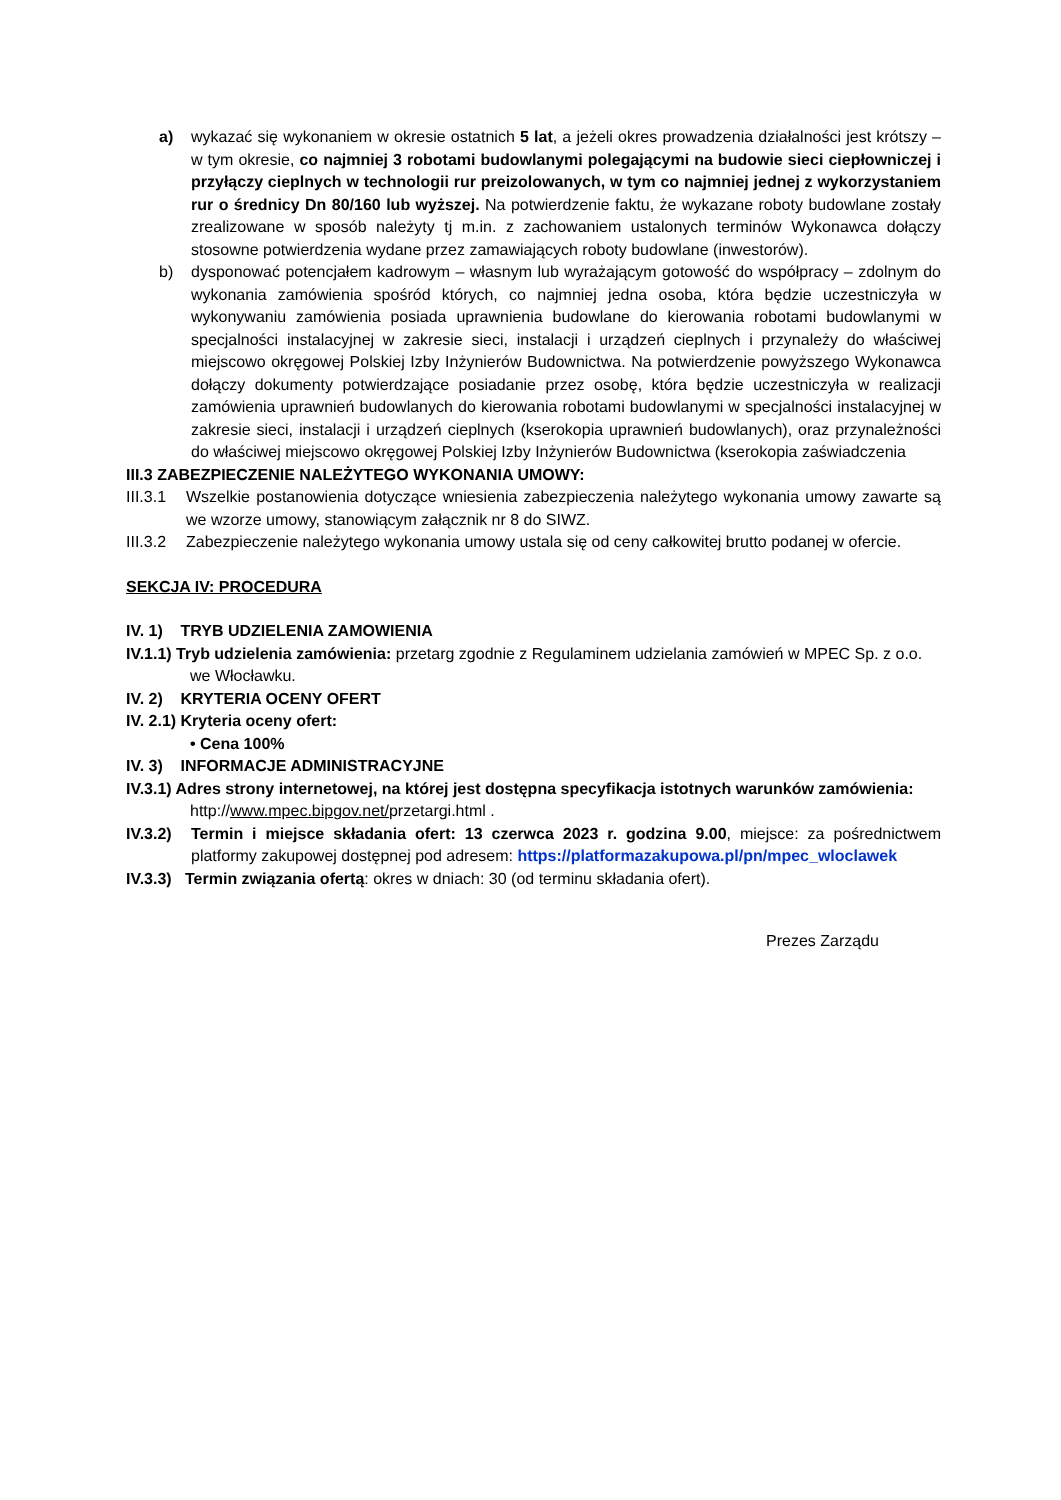a) wykazać się wykonaniem w okresie ostatnich 5 lat, a jeżeli okres prowadzenia działalności jest krótszy – w tym okresie, co najmniej 3 robotami budowlanymi polegającymi na budowie sieci ciepłowniczej i przyłączy cieplnych w technologii rur preizolowanych, w tym co najmniej jednej z wykorzystaniem rur o średnicy Dn 80/160 lub wyższej. Na potwierdzenie faktu, że wykazane roboty budowlane zostały zrealizowane w sposób należyty tj m.in. z zachowaniem ustalonych terminów Wykonawca dołączy stosowne potwierdzenia wydane przez zamawiających roboty budowlane (inwestorów).
b) dysponować potencjałem kadrowym – własnym lub wyrażającym gotowość do współpracy – zdolnym do wykonania zamówienia spośród których, co najmniej jedna osoba, która będzie uczestniczyła w wykonywaniu zamówienia posiada uprawnienia budowlane do kierowania robotami budowlanymi w specjalności instalacyjnej w zakresie sieci, instalacji i urządzeń cieplnych i przynależy do właściwej miejscowo okręgowej Polskiej Izby Inżynierów Budownictwa. Na potwierdzenie powyższego Wykonawca dołączy dokumenty potwierdzające posiadanie przez osobę, która będzie uczestniczyła w realizacji zamówienia uprawnień budowlanych do kierowania robotami budowlanymi w specjalności instalacyjnej w zakresie sieci, instalacji i urządzeń cieplnych (kserokopia uprawnień budowlanych), oraz przynależności do właściwej miejscowo okręgowej Polskiej Izby Inżynierów Budownictwa (kserokopia zaświadczenia
III.3 ZABEZPIECZENIE NALEŻYTEGO WYKONANIA UMOWY:
III.3.1 Wszelkie postanowienia dotyczące wniesienia zabezpieczenia należytego wykonania umowy zawarte są we wzorze umowy, stanowiącym załącznik nr 8 do SIWZ.
III.3.2 Zabezpieczenie należytego wykonania umowy ustala się od ceny całkowitej brutto podanej w ofercie.
SEKCJA IV: PROCEDURA
IV. 1) TRYB UDZIELENIA ZAMOWIENIA
IV.1.1) Tryb udzielenia zamówienia: przetarg zgodnie z Regulaminem udzielania zamówień w MPEC Sp. z o.o.
we Włocławku.
IV. 2) KRYTERIA OCENY OFERT
IV. 2.1) Kryteria oceny ofert:
• Cena 100%
IV. 3) INFORMACJE ADMINISTRACYJNE
IV.3.1) Adres strony internetowej, na której jest dostępna specyfikacja istotnych warunków zamówienia:
http://www.mpec.bipgov.net/przetargi.html .
IV.3.2) Termin i miejsce składania ofert: 13 czerwca 2023 r. godzina 9.00, miejsce: za pośrednictwem platformy zakupowej dostępnej pod adresem: https://platformazakupowa.pl/pn/mpec_wloclawek
IV.3.3) Termin związania ofertą: okres w dniach: 30 (od terminu składania ofert).
Prezes Zarządu